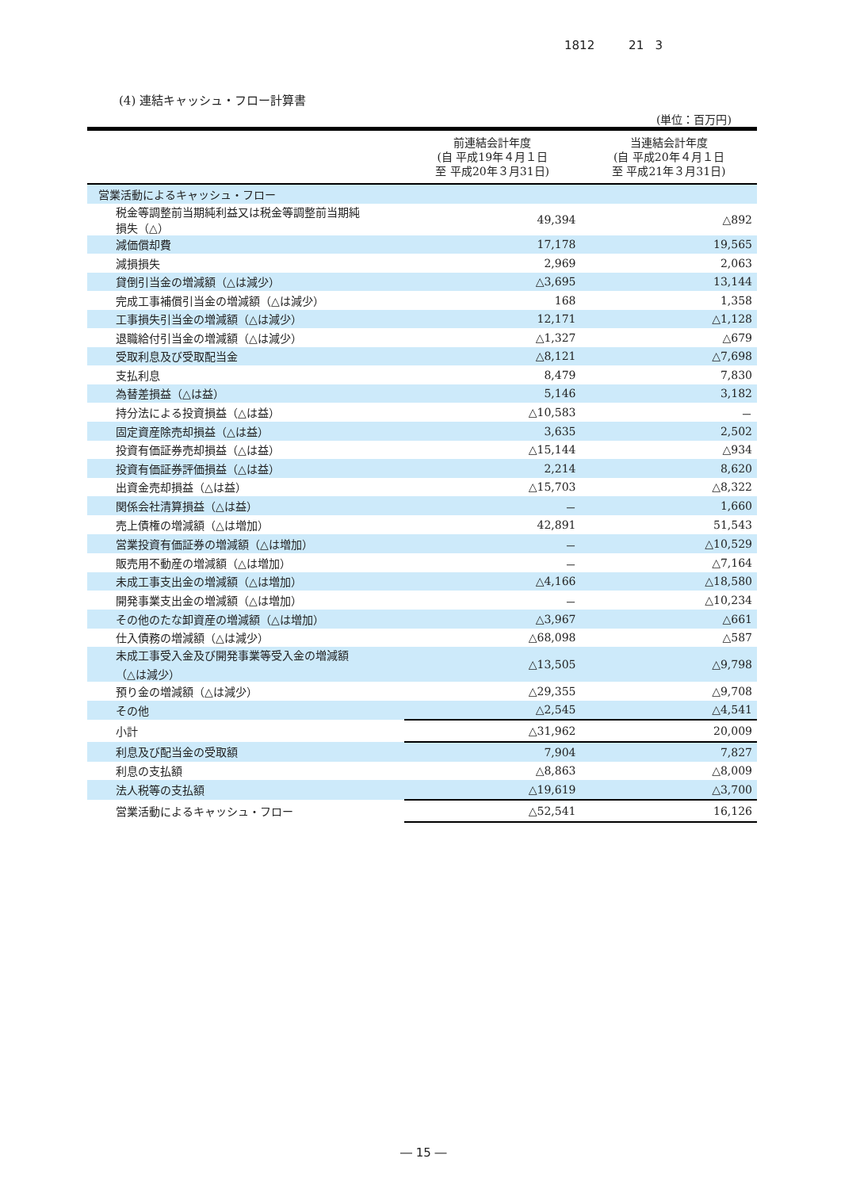1812 21 3
(4) 連結キャッシュ・フロー計算書
(単位：百万円)
| | 前連結会計年度 (自 平成19年４月１日 至 平成20年３月31日) | 当連結会計年度 (自 平成20年４月１日 至 平成21年３月31日) |
| --- | --- | --- |
| 営業活動によるキャッシュ・フロー | | |
| 税金等調整前当期純利益又は税金等調整前当期純 損失（△） | 49,394 | △892 |
| 減価償却費 | 17,178 | 19,565 |
| 減損損失 | 2,969 | 2,063 |
| 貸倒引当金の増減額（△は減少） | △3,695 | 13,144 |
| 完成工事補償引当金の増減額（△は減少） | 168 | 1,358 |
| 工事損失引当金の増減額（△は減少） | 12,171 | △1,128 |
| 退職給付引当金の増減額（△は減少） | △1,327 | △679 |
| 受取利息及び受取配当金 | △8,121 | △7,698 |
| 支払利息 | 8,479 | 7,830 |
| 為替差損益（△は益） | 5,146 | 3,182 |
| 持分法による投資損益（△は益） | △10,583 | － |
| 固定資産除売却損益（△は益） | 3,635 | 2,502 |
| 投資有価証券売却損益（△は益） | △15,144 | △934 |
| 投資有価証券評価損益（△は益） | 2,214 | 8,620 |
| 出資金売却損益（△は益） | △15,703 | △8,322 |
| 関係会社清算損益（△は益） | － | 1,660 |
| 売上債権の増減額（△は増加） | 42,891 | 51,543 |
| 営業投資有価証券の増減額（△は増加） | － | △10,529 |
| 販売用不動産の増減額（△は増加） | － | △7,164 |
| 未成工事支出金の増減額（△は増加） | △4,166 | △18,580 |
| 開発事業支出金の増減額（△は増加） | － | △10,234 |
| その他のたな卸資産の増減額（△は増加） | △3,967 | △661 |
| 仕入債務の増減額（△は減少） | △68,098 | △587 |
| 未成工事受入金及び開発事業等受入金の増減額 （△は減少） | △13,505 | △9,798 |
| 預り金の増減額（△は減少） | △29,355 | △9,708 |
| その他 | △2,545 | △4,541 |
| 小計 | △31,962 | 20,009 |
| 利息及び配当金の受取額 | 7,904 | 7,827 |
| 利息の支払額 | △8,863 | △8,009 |
| 法人税等の支払額 | △19,619 | △3,700 |
| 営業活動によるキャッシュ・フロー | △52,541 | 16,126 |
― 15 ―